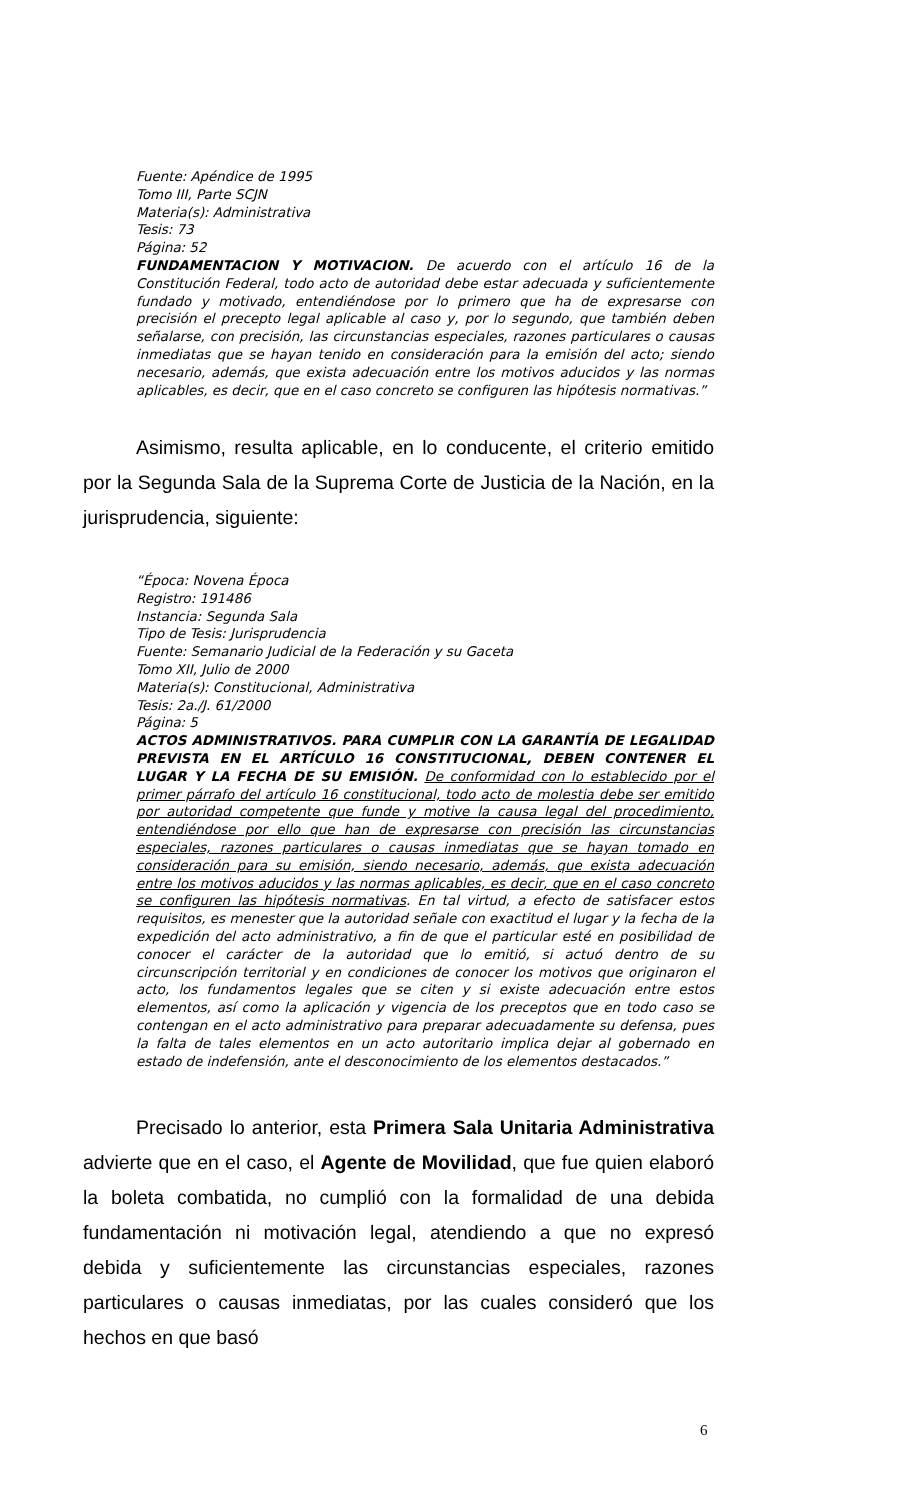Fuente: Apéndice de 1995
Tomo III, Parte SCJN
Materia(s): Administrativa
Tesis: 73
Página: 52
FUNDAMENTACION Y MOTIVACION. De acuerdo con el artículo 16 de la Constitución Federal, todo acto de autoridad debe estar adecuada y suficientemente fundado y motivado, entendiéndose por lo primero que ha de expresarse con precisión el precepto legal aplicable al caso y, por lo segundo, que también deben señalarse, con precisión, las circunstancias especiales, razones particulares o causas inmediatas que se hayan tenido en consideración para la emisión del acto; siendo necesario, además, que exista adecuación entre los motivos aducidos y las normas aplicables, es decir, que en el caso concreto se configuren las hipótesis normativas.”
Asimismo, resulta aplicable, en lo conducente, el criterio emitido por la Segunda Sala de la Suprema Corte de Justicia de la Nación, en la jurisprudencia, siguiente:
“Época: Novena Época
Registro: 191486
Instancia: Segunda Sala
Tipo de Tesis: Jurisprudencia
Fuente: Semanario Judicial de la Federación y su Gaceta
Tomo XII, Julio de 2000
Materia(s): Constitucional, Administrativa
Tesis: 2a./J. 61/2000
Página: 5
ACTOS ADMINISTRATIVOS. PARA CUMPLIR CON LA GARANTÍA DE LEGALIDAD PREVISTA EN EL ARTÍCULO 16 CONSTITUCIONAL, DEBEN CONTENER EL LUGAR Y LA FECHA DE SU EMISIÓN. De conformidad con lo establecido por el primer párrafo del artículo 16 constitucional, todo acto de molestia debe ser emitido por autoridad competente que funde y motive la causa legal del procedimiento, entendiéndose por ello que han de expresarse con precisión las circunstancias especiales, razones particulares o causas inmediatas que se hayan tomado en consideración para su emisión, siendo necesario, además, que exista adecuación entre los motivos aducidos y las normas aplicables, es decir, que en el caso concreto se configuren las hipótesis normativas. En tal virtud, a efecto de satisfacer estos requisitos, es menester que la autoridad señale con exactitud el lugar y la fecha de la expedición del acto administrativo, a fin de que el particular esté en posibilidad de conocer el carácter de la autoridad que lo emitió, si actuó dentro de su circunscripción territorial y en condiciones de conocer los motivos que originaron el acto, los fundamentos legales que se citen y si existe adecuación entre estos elementos, así como la aplicación y vigencia de los preceptos que en todo caso se contengan en el acto administrativo para preparar adecuadamente su defensa, pues la falta de tales elementos en un acto autoritario implica dejar al gobernado en estado de indefensión, ante el desconocimiento de los elementos destacados.”
Precisado lo anterior, esta Primera Sala Unitaria Administrativa advierte que en el caso, el Agente de Movilidad, que fue quien elaboró la boleta combatida, no cumplió con la formalidad de una debida fundamentación ni motivación legal, atendiendo a que no expresó debida y suficientemente las circunstancias especiales, razones particulares o causas inmediatas, por las cuales consideró que los hechos en que basó
6